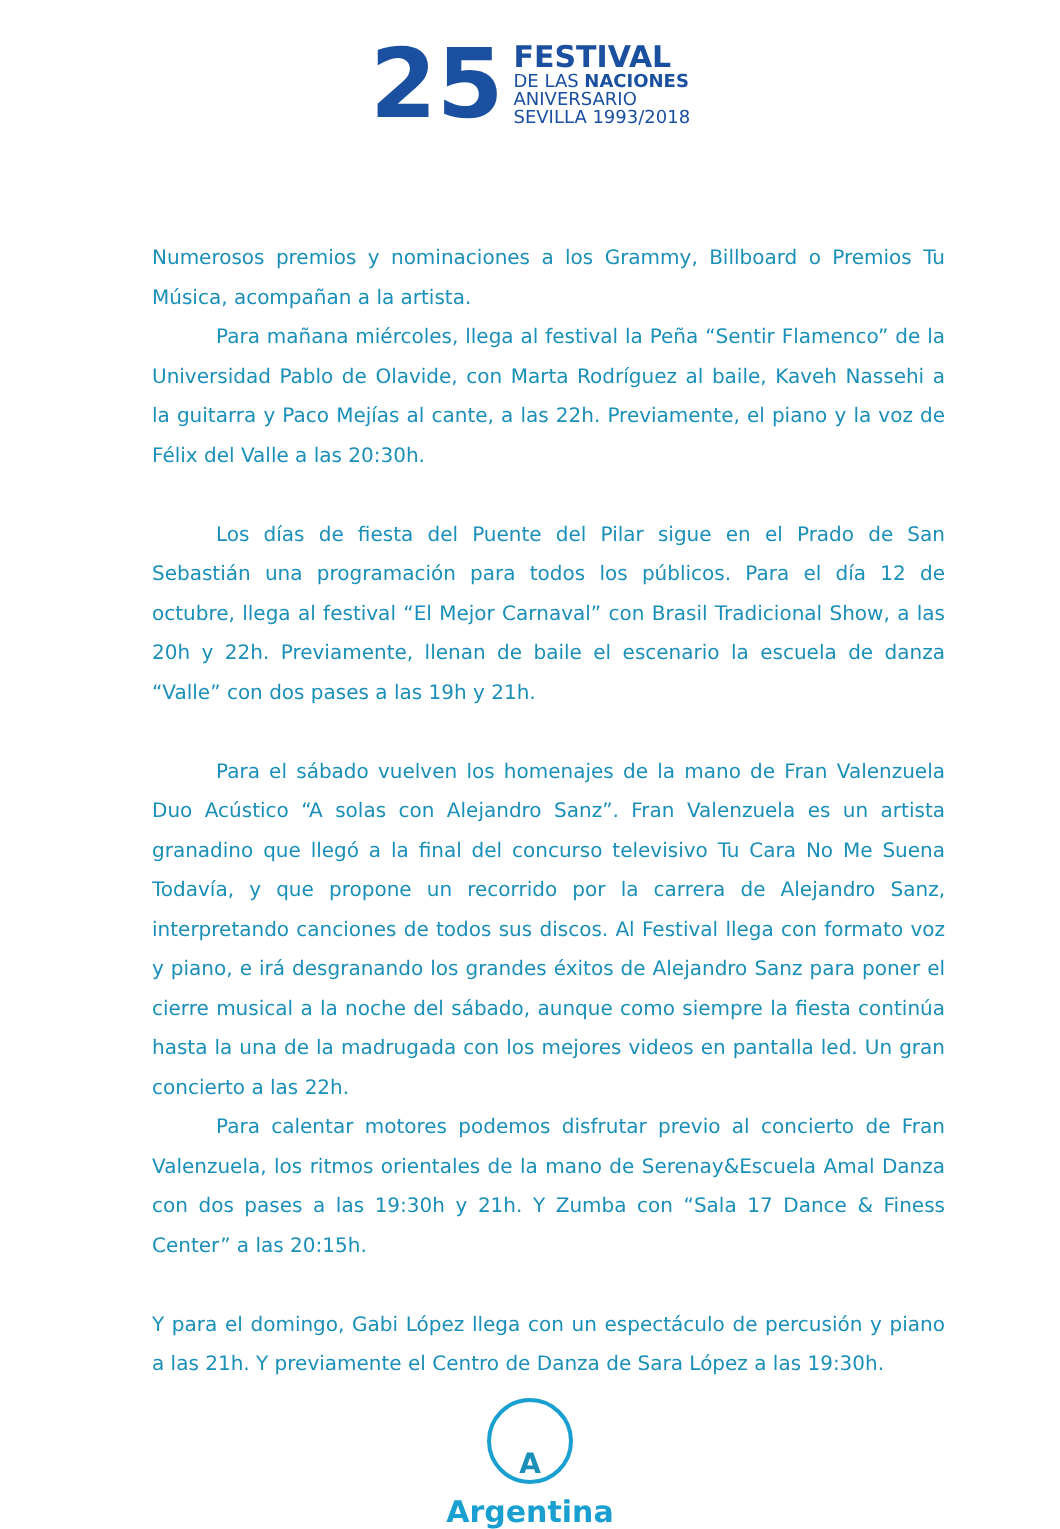25
FESTIVAL
DE LAS NACIONES
ANIVERSARIO
SEVILLA 1993/2018
Numerosos premios y nominaciones a los Grammy, Billboard o Premios Tu Música, acompañan a la artista.
Para mañana miércoles, llega al festival la Peña “Sentir Flamenco” de la Universidad Pablo de Olavide, con Marta Rodríguez al baile, Kaveh Nassehi a la guitarra y Paco Mejías al cante, a las 22h. Previamente, el piano y la voz de Félix del Valle a las 20:30h.
Los días de fiesta del Puente del Pilar sigue en el Prado de San Sebastián una programación para todos los públicos. Para el día 12 de octubre, llega al festival “El Mejor Carnaval” con Brasil Tradicional Show, a las 20h y 22h. Previamente, llenan de baile el escenario la escuela de danza “Valle” con dos pases a las 19h y 21h.
Para el sábado vuelven los homenajes de la mano de Fran Valenzuela Duo Acústico “A solas con Alejandro Sanz”. Fran Valenzuela es un artista granadino que llegó a la final del concurso televisivo Tu Cara No Me Suena Todavía, y que propone un recorrido por la carrera de Alejandro Sanz, interpretando canciones de todos sus discos. Al Festival llega con formato voz y piano, e irá desgranando los grandes éxitos de Alejandro Sanz para poner el cierre musical a la noche del sábado, aunque como siempre la fiesta continúa hasta la una de la madrugada con los mejores videos en pantalla led. Un gran concierto a las 22h.
Para calentar motores podemos disfrutar previo al concierto de Fran Valenzuela, los ritmos orientales de la mano de Serenay&Escuela Amal Danza con dos pases a las 19:30h y 21h. Y Zumba con “Sala 17 Dance & Finess Center” a las 20:15h.
Y para el domingo, Gabi López llega con un espectáculo de percusión y piano a las 21h. Y previamente el Centro de Danza de Sara López a las 19:30h.
A
Argentina